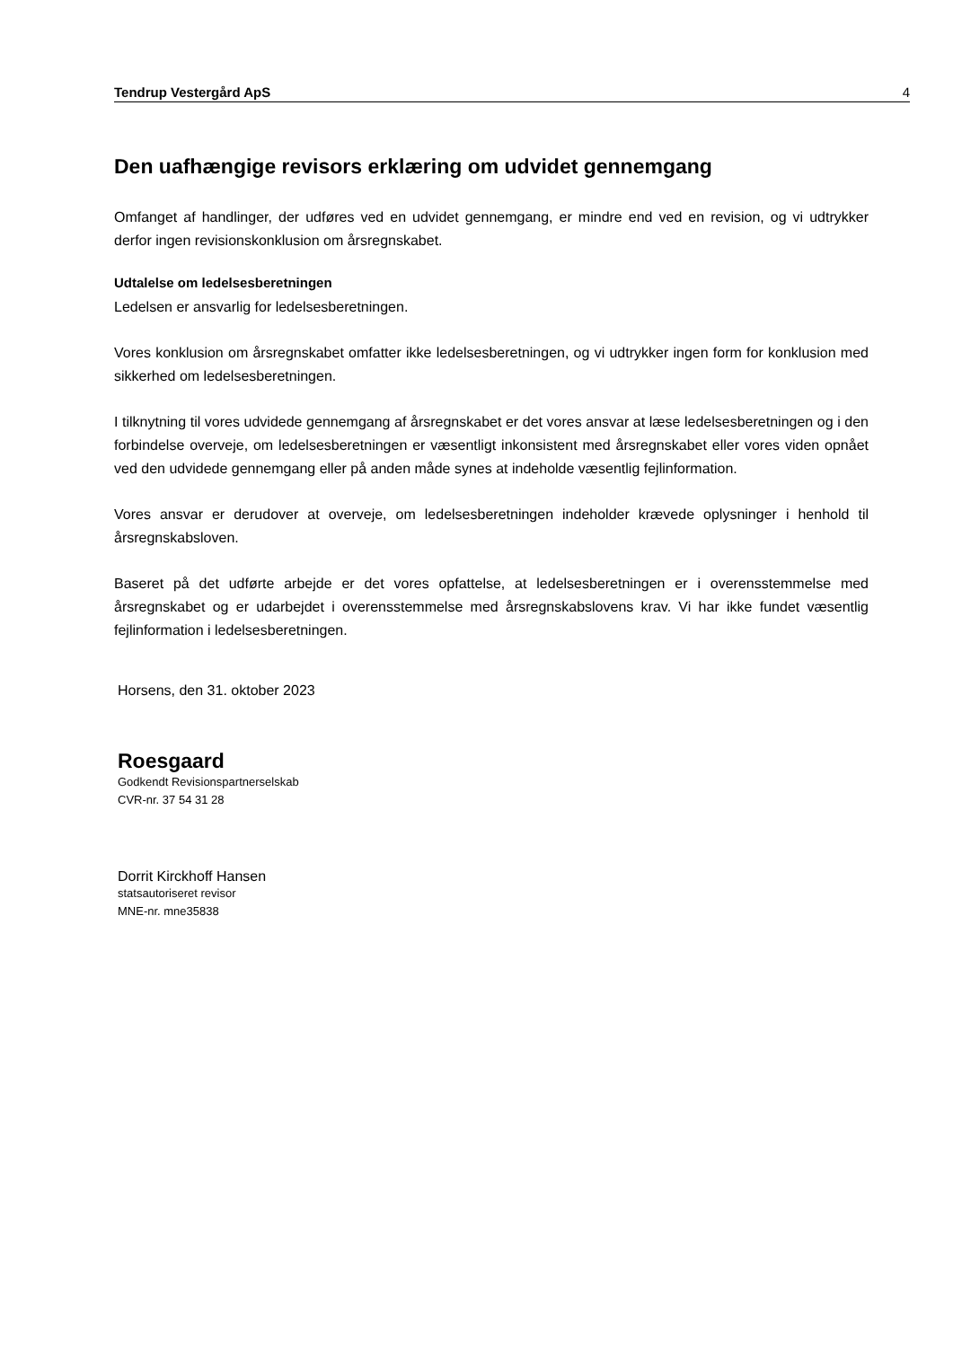Tendrup Vestergård ApS 4
Den uafhængige revisors erklæring om udvidet gennemgang
Omfanget af handlinger, der udføres ved en udvidet gennemgang, er mindre end ved en revision, og vi udtrykker derfor ingen revisionskonklusion om årsregnskabet.
Udtalelse om ledelsesberetningen
Ledelsen er ansvarlig for ledelsesberetningen.
Vores konklusion om årsregnskabet omfatter ikke ledelsesberetningen, og vi udtrykker ingen form for konklusion med sikkerhed om ledelsesberetningen.
I tilknytning til vores udvidede gennemgang af årsregnskabet er det vores ansvar at læse ledelsesberetningen og i den forbindelse overveje, om ledelsesberetningen er væsentligt inkonsistent med årsregnskabet eller vores viden opnået ved den udvidede gennemgang eller på anden måde synes at indeholde væsentlig fejlinformation.
Vores ansvar er derudover at overveje, om ledelsesberetningen indeholder krævede oplysninger i henhold til årsregnskabsloven.
Baseret på det udførte arbejde er det vores opfattelse, at ledelsesberetningen er i overensstemmelse med årsregnskabet og er udarbejdet i overensstemmelse med årsregnskabslovens krav. Vi har ikke fundet væsentlig fejlinformation i ledelsesberetningen.
Horsens, den 31. oktober 2023
Roesgaard
Godkendt Revisionspartnerselskab
CVR-nr. 37 54 31 28
Dorrit Kirckhoff Hansen
statsautoriseret revisor
MNE-nr. mne35838